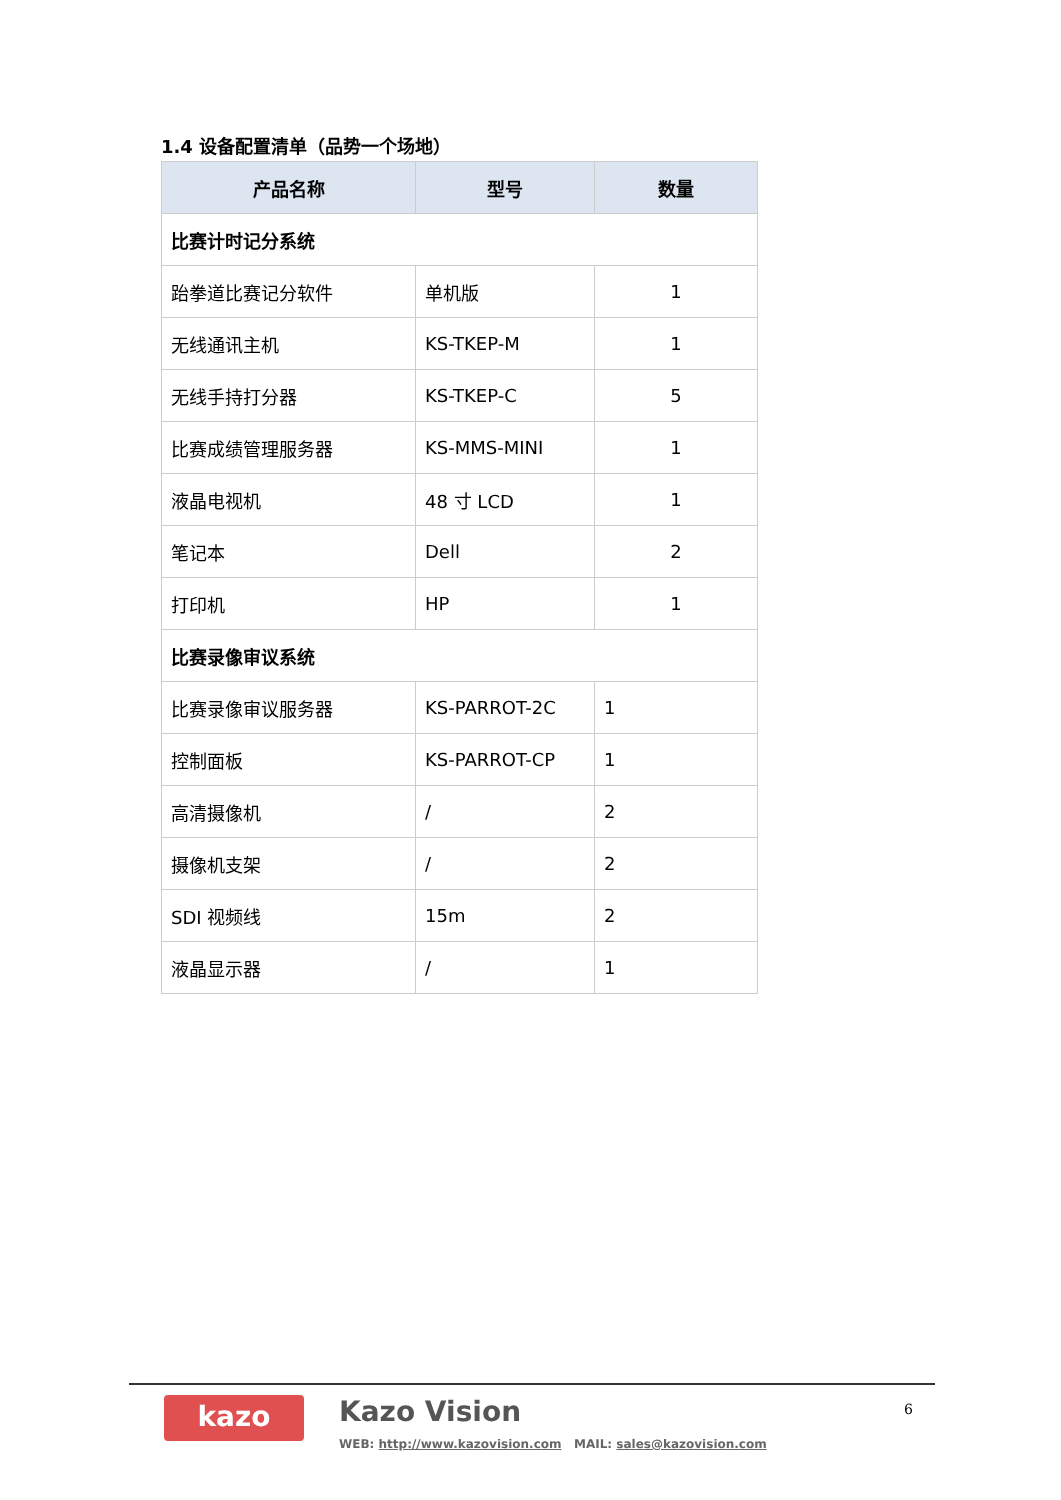1.4 设备配置清单（品势一个场地）
| 产品名称 | 型号 | 数量 |
| --- | --- | --- |
| 比赛计时记分系统 | | |
| 跆拳道比赛记分软件 | 单机版 | 1 |
| 无线通讯主机 | KS-TKEP-M | 1 |
| 无线手持打分器 | KS-TKEP-C | 5 |
| 比赛成绩管理服务器 | KS-MMS-MINI | 1 |
| 液晶电视机 | 48 寸 LCD | 1 |
| 笔记本 | Dell | 2 |
| 打印机 | HP | 1 |
| 比赛录像审议系统 | | |
| 比赛录像审议服务器 | KS-PARROT-2C | 1 |
| 控制面板 | KS-PARROT-CP | 1 |
| 高清摄像机 | / | 2 |
| 摄像机支架 | / | 2 |
| SDI 视频线 | 15m | 2 |
| 液晶显示器 | / | 1 |
kazo Kazo Vision
WEB: http://www.kazovision.com MAIL: sales@kazovision.com
6